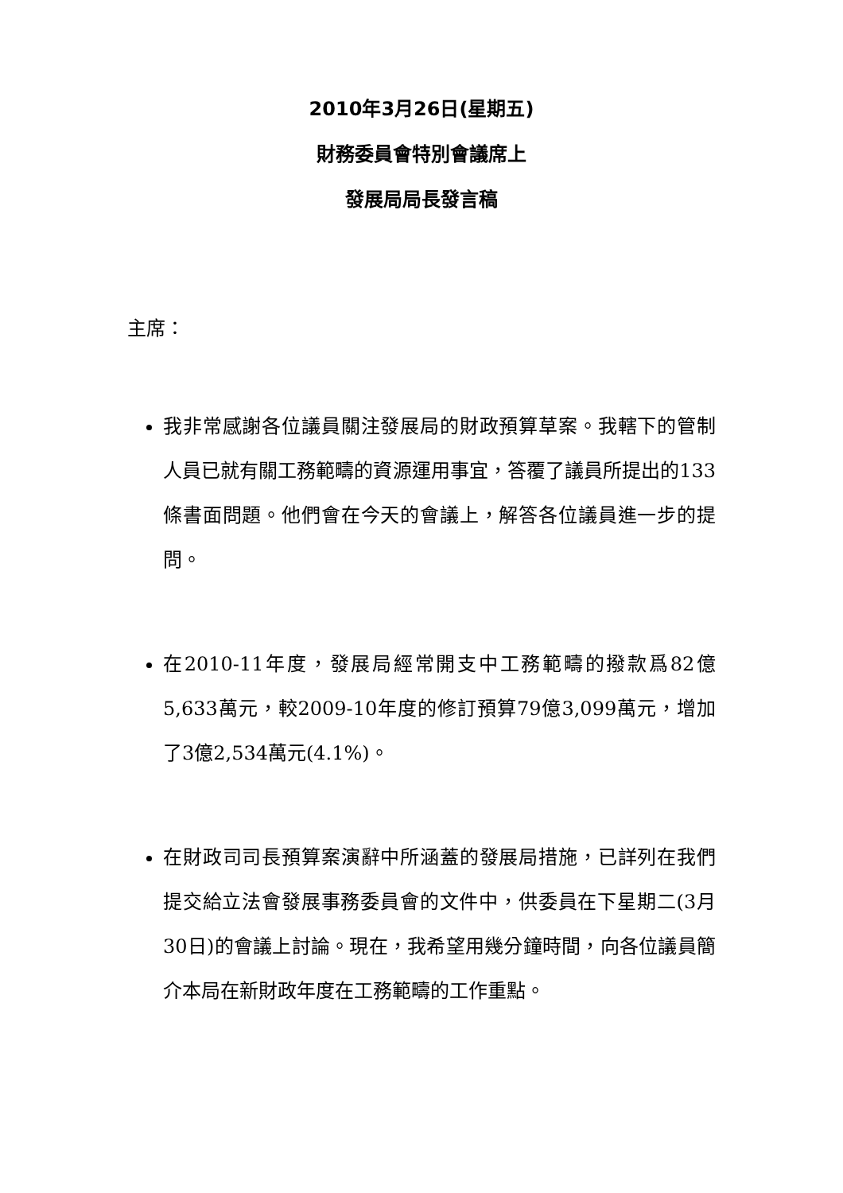2010年3月26日(星期五)
財務委員會特別會議席上
發展局局長發言稿
主席：
我非常感謝各位議員關注發展局的財政預算草案。我轄下的管制人員已就有關工務範疇的資源運用事宜，答覆了議員所提出的133條書面問題。他們會在今天的會議上，解答各位議員進一步的提問。
在2010-11年度，發展局經常開支中工務範疇的撥款爲82億5,633萬元，較2009-10年度的修訂預算79億3,099萬元，增加了3億2,534萬元(4.1%)。
在財政司司長預算案演辭中所涵蓋的發展局措施，已詳列在我們提交給立法會發展事務委員會的文件中，供委員在下星期二(3月30日)的會議上討論。現在，我希望用幾分鐘時間，向各位議員簡介本局在新財政年度在工務範疇的工作重點。